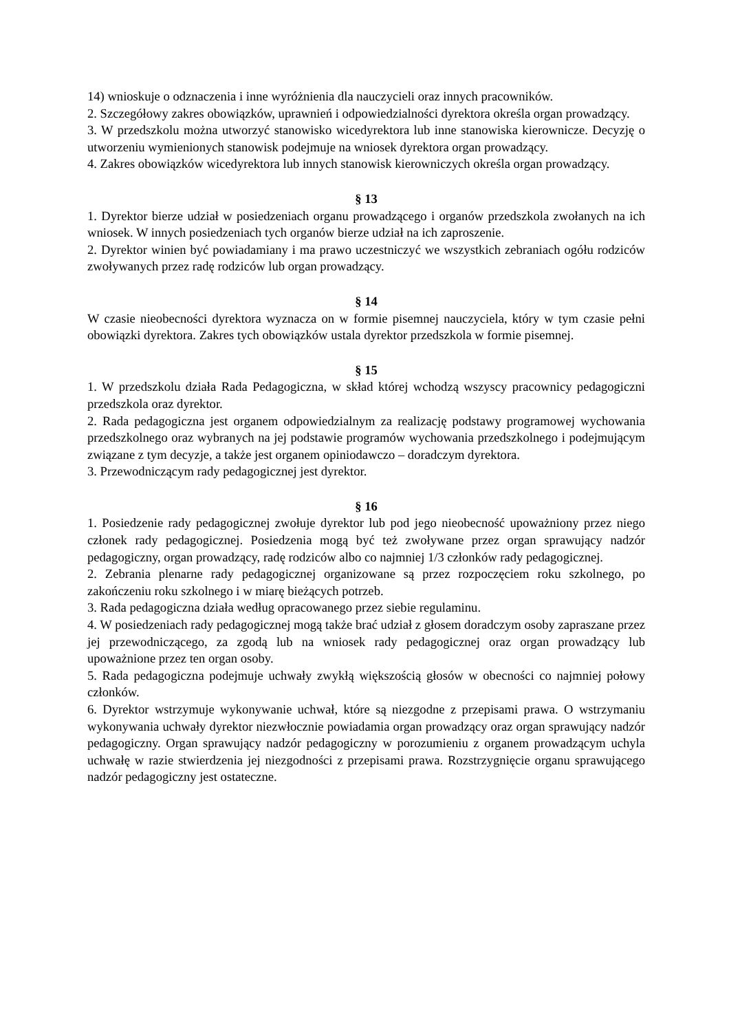14) wnioskuje o odznaczenia i inne wyróżnienia dla nauczycieli oraz innych pracowników.
2. Szczegółowy zakres obowiązków, uprawnień i odpowiedzialności dyrektora określa organ prowadzący.
3. W przedszkolu można utworzyć stanowisko wicedyrektora lub inne stanowiska kierownicze. Decyzję o utworzeniu wymienionych stanowisk podejmuje na wniosek dyrektora organ prowadzący.
4. Zakres obowiązków wicedyrektora lub innych stanowisk kierowniczych określa organ prowadzący.
§ 13
1. Dyrektor bierze udział w posiedzeniach organu prowadzącego i organów przedszkola zwołanych na ich wniosek. W innych posiedzeniach tych organów bierze udział na ich zaproszenie.
2. Dyrektor winien być powiadamiany i ma prawo uczestniczyć we wszystkich zebraniach ogółu rodziców zwoływanych przez radę rodziców lub organ prowadzący.
§ 14
W czasie nieobecności dyrektora wyznacza on w formie pisemnej nauczyciela, który w tym czasie pełni obowiązki dyrektora. Zakres tych obowiązków ustala dyrektor przedszkola w formie pisemnej.
§ 15
1. W przedszkolu działa Rada Pedagogiczna, w skład której wchodzą wszyscy pracownicy pedagogiczni przedszkola oraz dyrektor.
2. Rada pedagogiczna jest organem odpowiedzialnym za realizację podstawy programowej wychowania przedszkolnego oraz wybranych na jej podstawie programów wychowania przedszkolnego i podejmującym związane z tym decyzje, a także jest organem opiniodawczo – doradczym dyrektora.
3. Przewodniczącym rady pedagogicznej jest dyrektor.
§ 16
1. Posiedzenie rady pedagogicznej zwołuje dyrektor lub pod jego nieobecność upoważniony przez niego członek rady pedagogicznej. Posiedzenia mogą być też zwoływane przez organ sprawujący nadzór pedagogiczny, organ prowadzący, radę rodziców albo co najmniej 1/3 członków rady pedagogicznej.
2. Zebrania plenarne rady pedagogicznej organizowane są przez rozpoczęciem roku szkolnego, po zakończeniu roku szkolnego i w miarę bieżących potrzeb.
3. Rada pedagogiczna działa według opracowanego przez siebie regulaminu.
4. W posiedzeniach rady pedagogicznej mogą także brać udział z głosem doradczym osoby zapraszane przez jej przewodniczącego, za zgodą lub na wniosek rady pedagogicznej oraz organ prowadzący lub upoważnione przez ten organ osoby.
5. Rada pedagogiczna podejmuje uchwały zwykłą większością głosów w obecności co najmniej połowy członków.
6. Dyrektor wstrzymuje wykonywanie uchwał, które są niezgodne z przepisami prawa. O wstrzymaniu wykonywania uchwały dyrektor niezwłocznie powiadamia organ prowadzący oraz organ sprawujący nadzór pedagogiczny. Organ sprawujący nadzór pedagogiczny w porozumieniu z organem prowadzącym uchyla uchwałę w razie stwierdzenia jej niezgodności z przepisami prawa. Rozstrzygnięcie organu sprawującego nadzór pedagogiczny jest ostateczne.